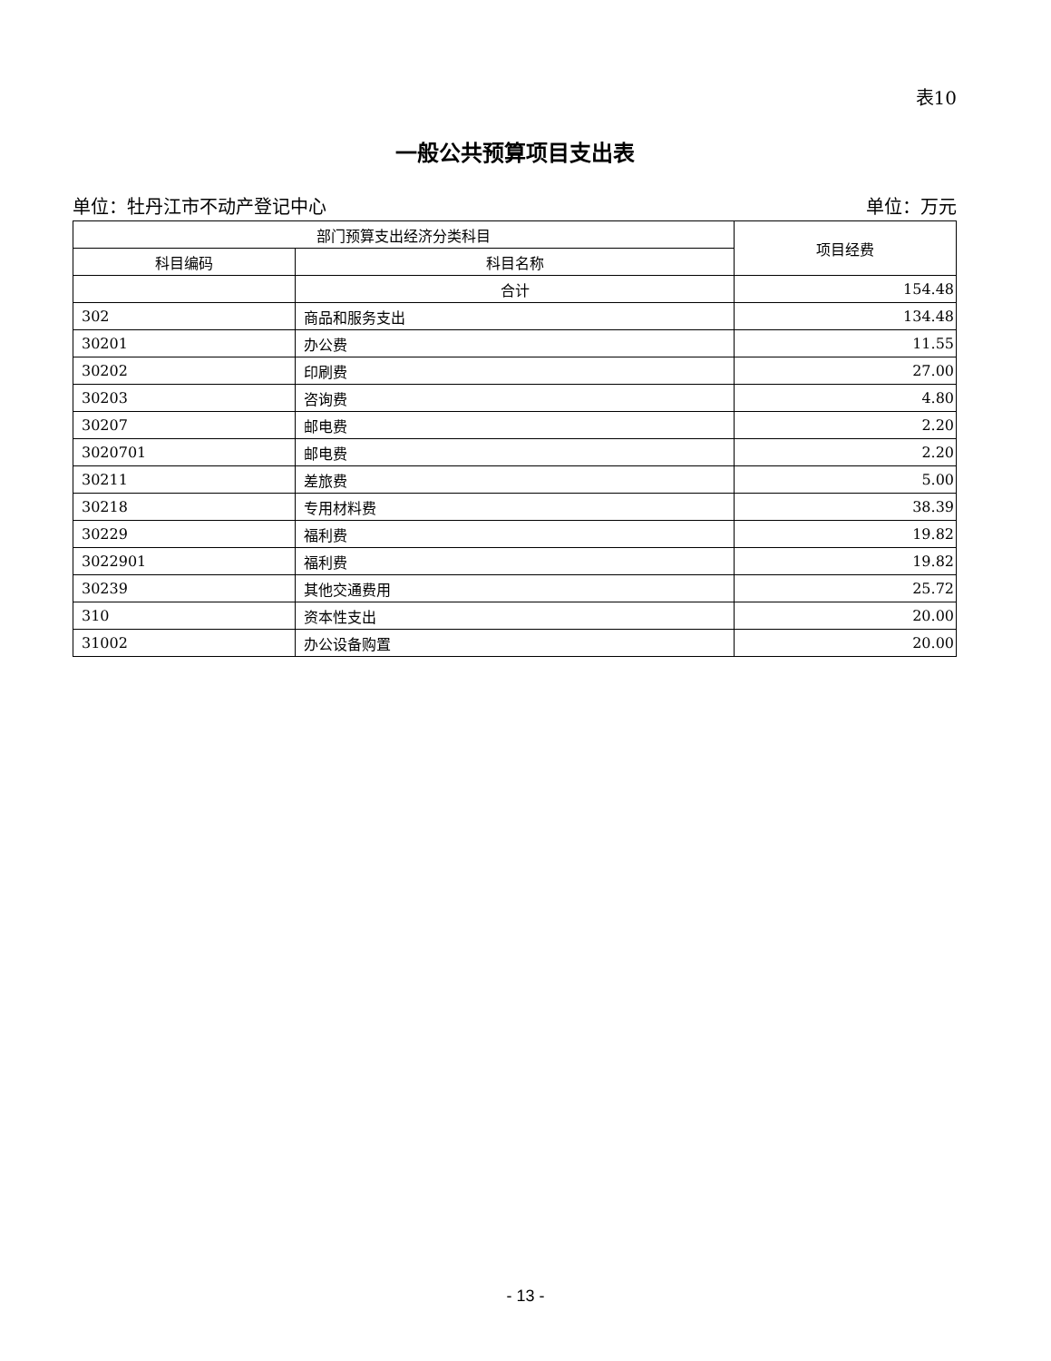表10
一般公共预算项目支出表
单位：牡丹江市不动产登记中心 单位：万元
| 部门预算支出经济分类科目 | | 项目经费 |
| --- | --- | --- |
| 科目编码 | 科目名称 | |
| | 合计 | 154.48 |
| 302 | 商品和服务支出 | 134.48 |
| 30201 | 办公费 | 11.55 |
| 30202 | 印刷费 | 27.00 |
| 30203 | 咨询费 | 4.80 |
| 30207 | 邮电费 | 2.20 |
| 3020701 | 邮电费 | 2.20 |
| 30211 | 差旅费 | 5.00 |
| 30218 | 专用材料费 | 38.39 |
| 30229 | 福利费 | 19.82 |
| 3022901 | 福利费 | 19.82 |
| 30239 | 其他交通费用 | 25.72 |
| 310 | 资本性支出 | 20.00 |
| 31002 | 办公设备购置 | 20.00 |
- 13 -